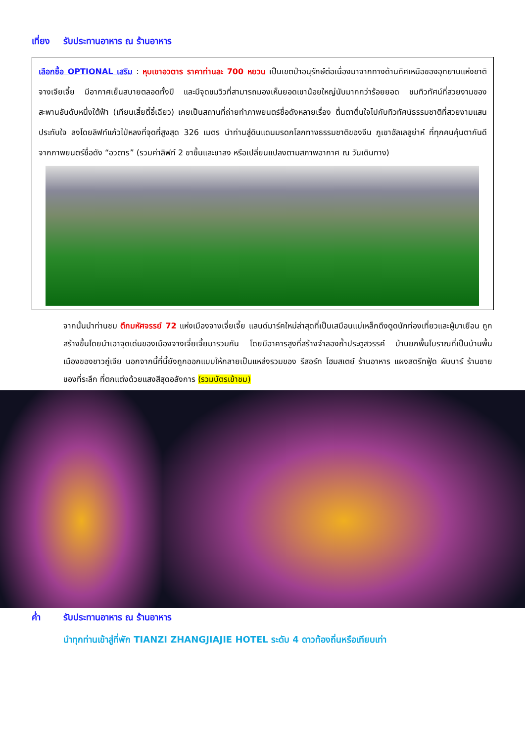เที่ยง รับประทานอาหาร ณ ร้านอาหาร
เลือกซื้อ OPTIONAL เสริม : หุบเขาอวตาร ราคาท่านละ 700 หยวน เป็นเขตป่าอนุรักษ์ต่อเนื่องมาจากทางด้านทิศเหนือของอุทยานแห่งชาติจางเจียเจี้ย มีอากาศเย็นสบายตลอดทั้งปี และมีจุดชมวิวที่สามารถมองเห็นยอดเขาน้อยใหญ่นับมากกว่าร้อยยอด ชมทิวทัศน์ที่สวยงามของ สะพานอันดับหนึ่งใต้ฟ้า (เทียนเสี้ยตี้อี้เฉียว) เคยเป็นสถานที่ถ่ายทำภาพยนตร์ชื่อดังหลายเรื่อง ตื่นตาตื่นใจไปกับทิวทัศน์ธรรมชาติที่สวยงามแสนประทับใจ ลงโดยลิฟท์แก้วไป่หลงที่จุดที่สูงสุด 326 เมตร นำท่านสู่ดินแดนมรดกโลกทางธรรมชาติของจีน ภูเขาฮัลเลลูย่าห์ ที่ทุกคนคุ้นตากันดีจากภาพยนตร์ชื่อดัง “อวตาร” (รวมค่าลิฟท์ 2 ขาขึ้นและขาลง หรือเปลี่ยนแปลงตามสภาพอากาศ ณ วันเดินทาง)
จากนั้นนำท่านชม ตึกมหัศจรรย์ 72 แห่งเมืองจางเจี่ยเจี้ย แลนด์มาร์คใหม่ล่าสุดที่เป็นเสมือนแม่เหล็กดึงดูดนักท่องเที่ยวและผู้มาเยือน ถูกสร้างขึ้นโดยนำเอาจุดเด่นของเมืองจางเจี่ยเจี้ยมารวมกัน โดยมีอาคารสูงที่สร้างจำลองถ้ำประตูสวรรค์ บ้านยกพื้นโบราณที่เป็นบ้านพื้นเมืองของชาวถู่เจีย นอกจากนี้ที่นี้ยังถูกออกแบบให้กลายเป็นแหล่งรวมของ รีสอร์ท โฮมสเตย์ ร้านอาหาร แผงสตรีทฟู้ด ผับบาร์ ร้านขายของที่ระลึก ที่ตกแต่งด้วยแสงสีสุดอลังการ (รวมบัตรเข้าชม)
ค่ำ รับประทานอาหาร ณ ร้านอาหาร
นำทุกท่านเข้าสู่ที่พัก TIANZI ZHANGJIAJIE HOTEL ระดับ 4 ดาวท้องถิ่นหรือเทียบเท่า